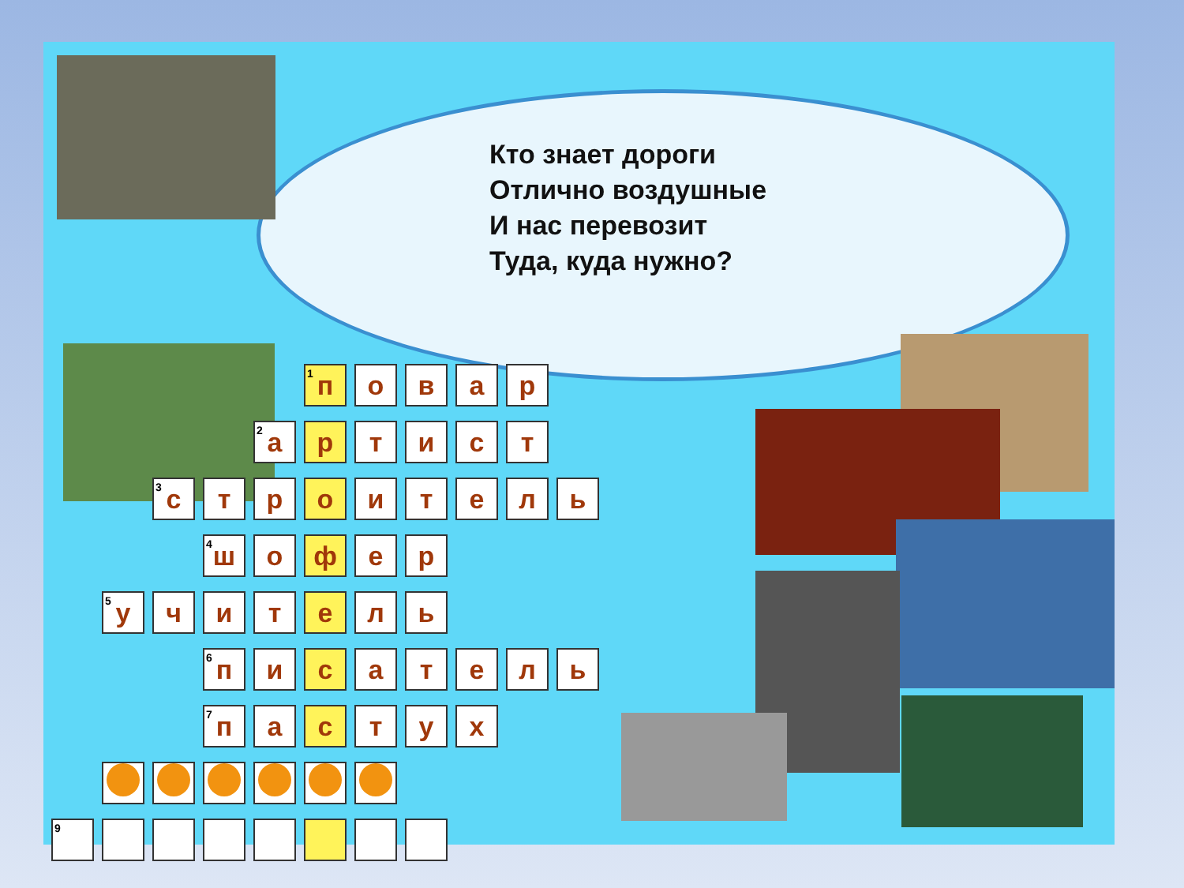Кто знает дороги
Отлично воздушные
И нас перевозит
Туда, куда нужно?
| | | | | | <sup>1</sup> п | о | в | а | р | |
| | | | | <sup>2</sup> а | р | т | и | с | т | |
| | | <sup>3</sup> с | т | р | о | и | т | е | л | ь |
| | | | <sup>4</sup> ш | о | ф | е | р | | | |
| | <sup>5</sup> у | ч | и | т | е | л | ь | | | |
| | | | <sup>6</sup> п | и | с | а | т | е | л | ь |
| | | | <sup>7</sup> п | а | с | т | у | х | | |
| <sup>9</sup> | | | | | | | | | | |